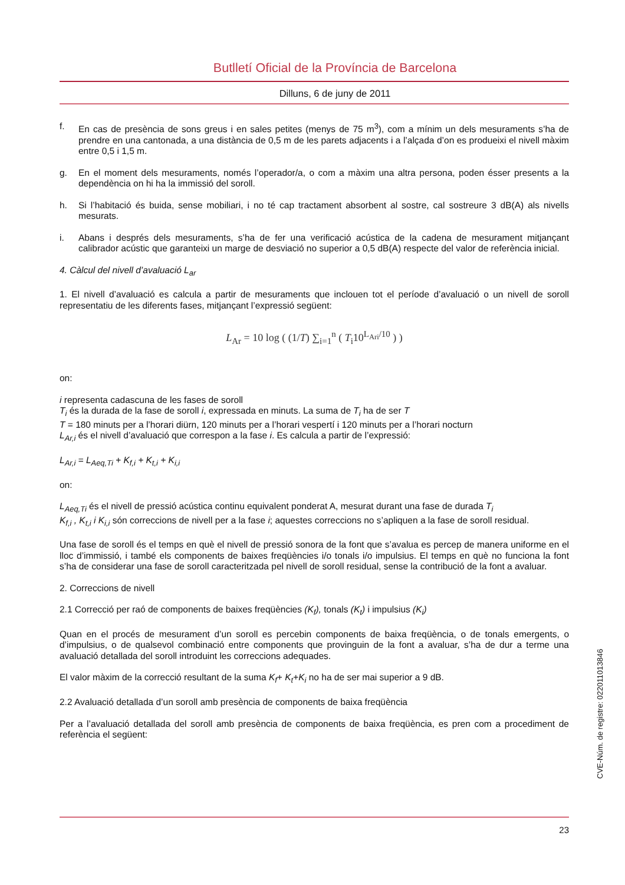Butlletí Oficial de la Província de Barcelona
Dilluns, 6 de juny de 2011
f. En cas de presència de sons greus i en sales petites (menys de 75 m<sup>3</sup>), com a mínim un dels mesuraments s’ha de prendre en una cantonada, a una distància de 0,5 m de les parets adjacents i a l’alçada d’on es produeixi el nivell màxim entre 0,5 i 1,5 m.
g. En el moment dels mesuraments, només l’operador/a, o com a màxim una altra persona, poden ésser presents a la dependència on hi ha la immissió del soroll.
h. Si l’habitació és buida, sense mobiliari, i no té cap tractament absorbent al sostre, cal sostreure 3 dB(A) als nivells mesurats.
i. Abans i després dels mesuraments, s’ha de fer una verificació acústica de la cadena de mesurament mitjançant calibrador acústic que garanteixi un marge de desviació no superior a 0,5 dB(A) respecte del valor de referència inicial.
4. Càlcul del nivell d’avaluació L<sub>ar</sub>
1. El nivell d’avaluació es calcula a partir de mesuraments que inclouen tot el període d’avaluació o un nivell de soroll representatiu de les diferents fases, mitjançant l’expressió següent:
L<sub>Ar</sub> = 10 log ( (1/T) ∑<sub>i=1</sub><sup>n</sup> ( T<sub>i</sub>10<sup>L<sub>Ari</sub>/10</sup> ) )
on:
i representa cadascuna de les fases de soroll
T<sub>i</sub> és la durada de la fase de soroll i, expressada en minuts. La suma de T<sub>i</sub> ha de ser T
T = 180 minuts per a l’horari diürn, 120 minuts per a l’horari vespertí i 120 minuts per a l’horari nocturn
L<sub>Ar,i</sub> és el nivell d’avaluació que correspon a la fase i. Es calcula a partir de l’expressió:
L<sub>Ar,i</sub> = L<sub>Aeq,Ti</sub> + K<sub>f,i</sub> + K<sub>t,i</sub> + K<sub>i,i</sub>
on:
L<sub>Aeq,Ti</sub> és el nivell de pressió acústica continu equivalent ponderat A, mesurat durant una fase de durada T<sub>i</sub>
K<sub>f,i</sub> , K<sub>t,i</sub> i K<sub>i,i</sub> són correccions de nivell per a la fase i; aquestes correccions no s’apliquen a la fase de soroll residual.
Una fase de soroll és el temps en què el nivell de pressió sonora de la font que s’avalua es percep de manera uniforme en el lloc d’immissió, i també els components de baixes freqüències i/o tonals i/o impulsius. El temps en què no funciona la font s’ha de considerar una fase de soroll caracteritzada pel nivell de soroll residual, sense la contribució de la font a avaluar.
2. Correccions de nivell
2.1 Correcció per raó de components de baixes freqüències (K<sub>f</sub>), tonals (K<sub>t</sub>) i impulsius (K<sub>i</sub>)
Quan en el procés de mesurament d’un soroll es percebin components de baixa freqüència, o de tonals emergents, o d’impulsius, o de qualsevol combinació entre components que provinguin de la font a avaluar, s’ha de dur a terme una avaluació detallada del soroll introduint les correccions adequades.
El valor màxim de la correcció resultant de la suma K<sub>f</sub>+ K<sub>t</sub>+K<sub>i</sub> no ha de ser mai superior a 9 dB.
2.2 Avaluació detallada d’un soroll amb presència de components de baixa freqüència
Per a l’avaluació detallada del soroll amb presència de components de baixa freqüència, es pren com a procediment de referència el següent:
23
CVE-Núm. de registre: 022011013846